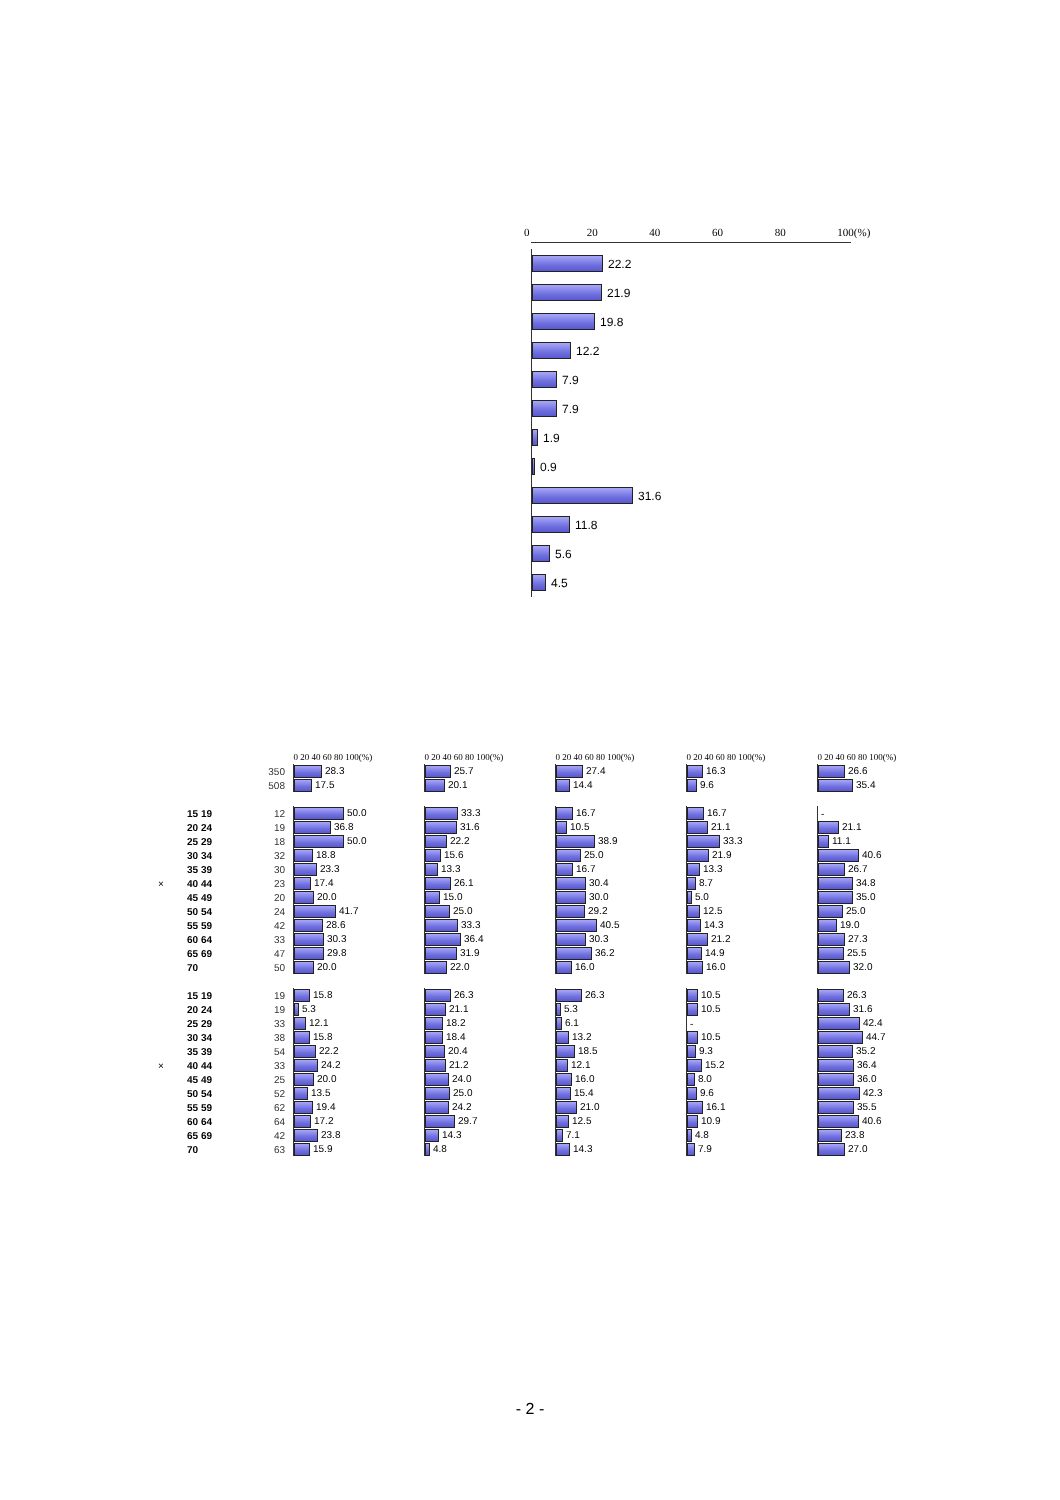0 20 40 60 80 100(%)
22.2
21.9
19.8
12.2
7.9
7.9
1.9
0.9
31.6
11.8
5.6
4.5
| | | | 0 20 40 60 80 100(%) | 0 20 40 60 80 100(%) | 0 20 40 60 80 100(%) | 0 20 40 60 80 100(%) | 0 20 40 60 80 100(%) |
| | | 350 | 28.3 | 25.7 | 27.4 | 16.3 | 26.6 |
| | | 508 | 17.5 | 20.1 | 14.4 | 9.6 | 35.4 |
| | 15 19 | 12 | 50.0 | 33.3 | 16.7 | 16.7 | - |
| | 20 24 | 19 | 36.8 | 31.6 | 10.5 | 21.1 | 21.1 |
| | 25 29 | 18 | 50.0 | 22.2 | 38.9 | 33.3 | 11.1 |
| | 30 34 | 32 | 18.8 | 15.6 | 25.0 | 21.9 | 40.6 |
| | 35 39 | 30 | 23.3 | 13.3 | 16.7 | 13.3 | 26.7 |
| × | 40 44 | 23 | 17.4 | 26.1 | 30.4 | 8.7 | 34.8 |
| | 45 49 | 20 | 20.0 | 15.0 | 30.0 | 5.0 | 35.0 |
| | 50 54 | 24 | 41.7 | 25.0 | 29.2 | 12.5 | 25.0 |
| | 55 59 | 42 | 28.6 | 33.3 | 40.5 | 14.3 | 19.0 |
| | 60 64 | 33 | 30.3 | 36.4 | 30.3 | 21.2 | 27.3 |
| | 65 69 | 47 | 29.8 | 31.9 | 36.2 | 14.9 | 25.5 |
| | 70 | 50 | 20.0 | 22.0 | 16.0 | 16.0 | 32.0 |
| | 15 19 | 19 | 15.8 | 26.3 | 26.3 | 10.5 | 26.3 |
| | 20 24 | 19 | 5.3 | 21.1 | 5.3 | 10.5 | 31.6 |
| | 25 29 | 33 | 12.1 | 18.2 | 6.1 | - | 42.4 |
| | 30 34 | 38 | 15.8 | 18.4 | 13.2 | 10.5 | 44.7 |
| | 35 39 | 54 | 22.2 | 20.4 | 18.5 | 9.3 | 35.2 |
| × | 40 44 | 33 | 24.2 | 21.2 | 12.1 | 15.2 | 36.4 |
| | 45 49 | 25 | 20.0 | 24.0 | 16.0 | 8.0 | 36.0 |
| | 50 54 | 52 | 13.5 | 25.0 | 15.4 | 9.6 | 42.3 |
| | 55 59 | 62 | 19.4 | 24.2 | 21.0 | 16.1 | 35.5 |
| | 60 64 | 64 | 17.2 | 29.7 | 12.5 | 10.9 | 40.6 |
| | 65 69 | 42 | 23.8 | 14.3 | 7.1 | 4.8 | 23.8 |
| | 70 | 63 | 15.9 | 4.8 | 14.3 | 7.9 | 27.0 |
- 2 -